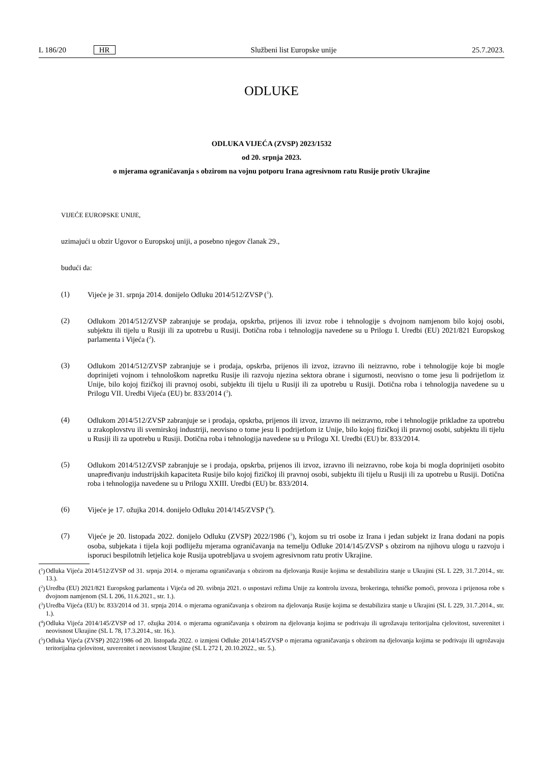L 186/20 HR Službeni list Europske unije 25.7.2023.
ODLUKE
ODLUKA VIJEĆA (ZVSP) 2023/1532
od 20. srpnja 2023.
o mjerama ograničavanja s obzirom na vojnu potporu Irana agresivnom ratu Rusije protiv Ukrajine
VIJEĆE EUROPSKE UNIJE,
uzimajući u obzir Ugovor o Europskoj uniji, a posebno njegov članak 29.,
budući da:
(1)
Vijeće je 31. srpnja 2014. donijelo Odluku 2014/512/ZVSP (<sup>1</sup>).
(2)
Odlukom 2014/512/ZVSP zabranjuje se prodaja, opskrba, prijenos ili izvoz robe i tehnologije s dvojnom namjenom bilo kojoj osobi, subjektu ili tijelu u Rusiji ili za upotrebu u Rusiji. Dotična roba i tehnologija navedene su u Prilogu I. Uredbi (EU) 2021/821 Europskog parlamenta i Vijeća (<sup>2</sup>).
(3)
Odlukom 2014/512/ZVSP zabranjuje se i prodaja, opskrba, prijenos ili izvoz, izravno ili neizravno, robe i tehnologije koje bi mogle doprinijeti vojnom i tehnološkom napretku Rusije ili razvoju njezina sektora obrane i sigurnosti, neovisno o tome jesu li podrijetlom iz Unije, bilo kojoj fizičkoj ili pravnoj osobi, subjektu ili tijelu u Rusiji ili za upotrebu u Rusiji. Dotična roba i tehnologija navedene su u Prilogu VII. Uredbi Vijeća (EU) br. 833/2014 (<sup>3</sup>).
(4)
Odlukom 2014/512/ZVSP zabranjuje se i prodaja, opskrba, prijenos ili izvoz, izravno ili neizravno, robe i tehnologije prikladne za upotrebu u zrakoplovstvu ili svemirskoj industriji, neovisno o tome jesu li podrijetlom iz Unije, bilo kojoj fizičkoj ili pravnoj osobi, subjektu ili tijelu u Rusiji ili za upotrebu u Rusiji. Dotična roba i tehnologija navedene su u Prilogu XI. Uredbi (EU) br. 833/2014.
(5)
Odlukom 2014/512/ZVSP zabranjuje se i prodaja, opskrba, prijenos ili izvoz, izravno ili neizravno, robe koja bi mogla doprinijeti osobito unapređivanju industrijskih kapaciteta Rusije bilo kojoj fizičkoj ili pravnoj osobi, subjektu ili tijelu u Rusiji ili za upotrebu u Rusiji. Dotična roba i tehnologija navedene su u Prilogu XXIII. Uredbi (EU) br. 833/2014.
(6)
Vijeće je 17. ožujka 2014. donijelo Odluku 2014/145/ZVSP (<sup>4</sup>).
(7)
Vijeće je 20. listopada 2022. donijelo Odluku (ZVSP) 2022/1986 (<sup>5</sup>), kojom su tri osobe iz Irana i jedan subjekt iz Irana dodani na popis osoba, subjekata i tijela koji podliježu mjerama ograničavanja na temelju Odluke 2014/145/ZVSP s obzirom na njihovu ulogu u razvoju i isporuci bespilotnih letjelica koje Rusija upotrebljava u svojem agresivnom ratu protiv Ukrajine.
(<sup>1</sup>)
Odluka Vijeća 2014/512/ZVSP od 31. srpnja 2014. o mjerama ograničavanja s obzirom na djelovanja Rusije kojima se destabilizira stanje u Ukrajini (SL L 229, 31.7.2014., str. 13.).
(<sup>2</sup>)
Uredba (EU) 2021/821 Europskog parlamenta i Vijeća od 20. svibnja 2021. o uspostavi režima Unije za kontrolu izvoza, brokeringa, tehničke pomoći, provoza i prijenosa robe s dvojnom namjenom (SL L 206, 11.6.2021., str. 1.).
(<sup>3</sup>)
Uredba Vijeća (EU) br. 833/2014 od 31. srpnja 2014. o mjerama ograničavanja s obzirom na djelovanja Rusije kojima se destabilizira stanje u Ukrajini (SL L 229, 31.7.2014., str. 1.).
(<sup>4</sup>)
Odluka Vijeća 2014/145/ZVSP od 17. ožujka 2014. o mjerama ograničavanja s obzirom na djelovanja kojima se podrivaju ili ugrožavaju teritorijalna cjelovitost, suverenitet i neovisnost Ukrajine (SL L 78, 17.3.2014., str. 16.).
(<sup>5</sup>)
Odluka Vijeća (ZVSP) 2022/1986 od 20. listopada 2022. o izmjeni Odluke 2014/145/ZVSP o mjerama ograničavanja s obzirom na djelovanja kojima se podrivaju ili ugrožavaju teritorijalna cjelovitost, suverenitet i neovisnost Ukrajine (SL L 272 I, 20.10.2022., str. 5.).